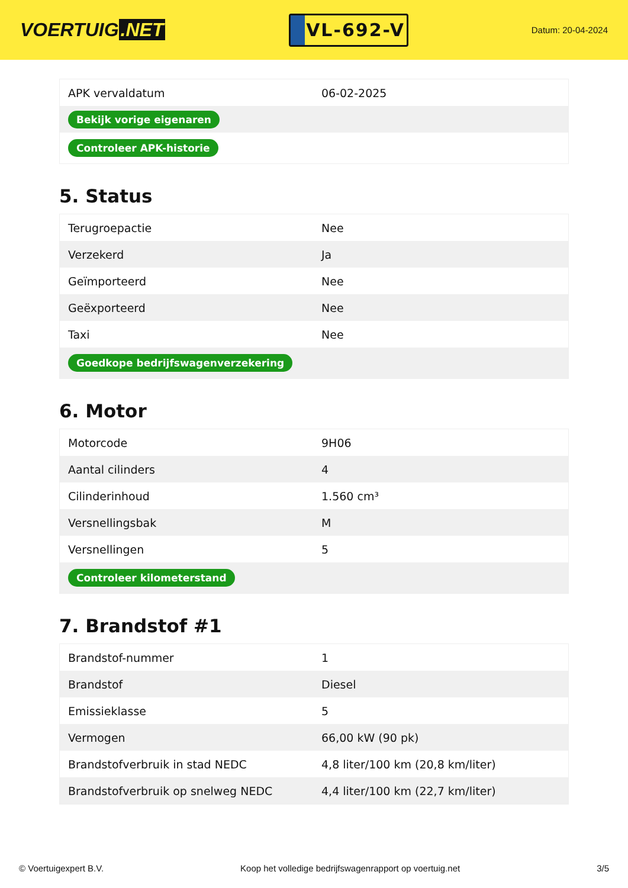VOERTUIG.NET
VL-692-V
Datum: 20-04-2024
| APK vervaldatum | 06-02-2025 |
| Bekijk vorige eigenaren | |
| Controleer APK-historie | |
5. Status
| Terugroepactie | Nee |
| Verzekerd | Ja |
| Geïmporteerd | Nee |
| Geëxporteerd | Nee |
| Taxi | Nee |
| Goedkope bedrijfswagenverzekering | |
6. Motor
| Motorcode | 9H06 |
| Aantal cilinders | 4 |
| Cilinderinhoud | 1.560 cm³ |
| Versnellingsbak | M |
| Versnellingen | 5 |
| Controleer kilometerstand | |
7. Brandstof #1
| Brandstof-nummer | 1 |
| Brandstof | Diesel |
| Emissieklasse | 5 |
| Vermogen | 66,00 kW (90 pk) |
| Brandstofverbruik in stad NEDC | 4,8 liter/100 km (20,8 km/liter) |
| Brandstofverbruik op snelweg NEDC | 4,4 liter/100 km (22,7 km/liter) |
© Voertuigexpert B.V. Koop het volledige bedrijfswagenrapport op voertuig.net 3/5